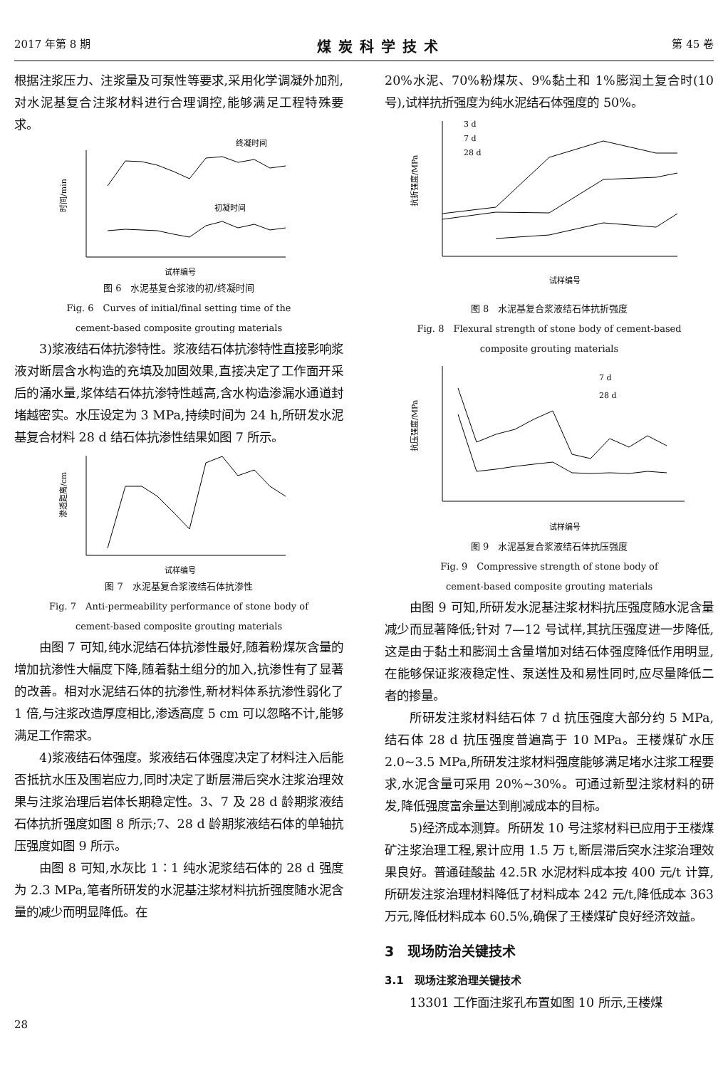2017 年第 8 期 煤炭科学技术 第 45 卷
根据注浆压力、注浆量及可泵性等要求,采用化学调凝外加剂,对水泥基复合注浆材料进行合理调控,能够满足工程特殊要求。
时间/min
终凝时间
初凝时间
试样编号
图 6　水泥基复合浆液的初/终凝时间
Fig. 6　Curves of initial/final setting time of the
cement-based composite grouting materials
3)浆液结石体抗渗特性。浆液结石体抗渗特性直接影响浆液对断层含水构造的充填及加固效果,直接决定了工作面开采后的涌水量,浆体结石体抗渗特性越高,含水构造渗漏水通道封堵越密实。水压设定为 3 MPa,持续时间为 24 h,所研发水泥基复合材料 28 d 结石体抗渗性结果如图 7 所示。
渗透距离/cm
试样编号
图 7　水泥基复合浆液结石体抗渗性
Fig. 7　Anti-permeability performance of stone body of
cement-based composite grouting materials
由图 7 可知,纯水泥结石体抗渗性最好,随着粉煤灰含量的增加抗渗性大幅度下降,随着黏土组分的加入,抗渗性有了显著的改善。相对水泥结石体的抗渗性,新材料体系抗渗性弱化了 1 倍,与注浆改造厚度相比,渗透高度 5 cm 可以忽略不计,能够满足工作需求。
4)浆液结石体强度。浆液结石体强度决定了材料注入后能否抵抗水压及围岩应力,同时决定了断层滞后突水注浆治理效果与注浆治理后岩体长期稳定性。3、7 及 28 d 龄期浆液结石体抗折强度如图 8 所示;7、28 d 龄期浆液结石体的单轴抗压强度如图 9 所示。
由图 8 可知,水灰比 1∶1 纯水泥浆结石体的 28 d 强度为 2.3 MPa,笔者所研发的水泥基注浆材料抗折强度随水泥含量的减少而明显降低。在
20%水泥、70%粉煤灰、9%黏土和 1%膨润土复合时(10 号),试样抗折强度为纯水泥结石体强度的 50%。
抗折强度/MPa
3 d
7 d
28 d
试样编号
图 8　水泥基复合浆液结石体抗折强度
Fig. 8　Flexural strength of stone body of cement-based
composite grouting materials
抗压强度/MPa
7 d
28 d
试样编号
图 9　水泥基复合浆液结石体抗压强度
Fig. 9　Compressive strength of stone body of
cement-based composite grouting materials
由图 9 可知,所研发水泥基注浆材料抗压强度随水泥含量减少而显著降低;针对 7—12 号试样,其抗压强度进一步降低,这是由于黏土和膨润土含量增加对结石体强度降低作用明显,在能够保证浆液稳定性、泵送性及和易性同时,应尽量降低二者的掺量。
所研发注浆材料结石体 7 d 抗压强度大部分约 5 MPa,结石体 28 d 抗压强度普遍高于 10 MPa。王楼煤矿水压 2.0~3.5 MPa,所研发注浆材料强度能够满足堵水注浆工程要求,水泥含量可采用 20%~30%。可通过新型注浆材料的研发,降低强度富余量达到削减成本的目标。
5)经济成本测算。所研发 10 号注浆材料已应用于王楼煤矿注浆治理工程,累计应用 1.5 万 t,断层滞后突水注浆治理效果良好。普通硅酸盐 42.5R 水泥材料成本按 400 元/t 计算,所研发注浆治理材料降低了材料成本 242 元/t,降低成本 363 万元,降低材料成本 60.5%,确保了王楼煤矿良好经济效益。
3　现场防治关键技术
3.1　现场注浆治理关键技术
13301 工作面注浆孔布置如图 10 所示,王楼煤
28